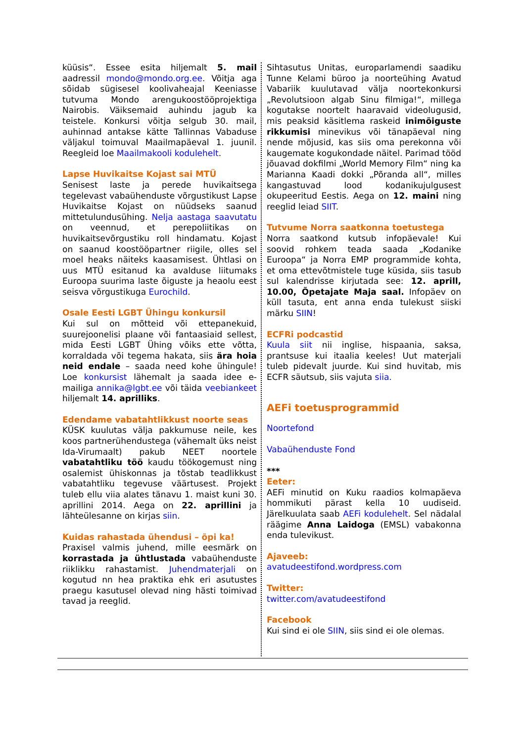küüsis“. Essee esita hiljemalt 5. mail aadressil mondo@mondo.org.ee. Võitja aga sõidab sügisesel koolivaheajal Keeniasse tutvuma Mondo arengukoostööprojektiga Nairobis. Väiksemaid auhindu jagub ka teistele. Konkursi võitja selgub 30. mail, auhinnad antakse kätte Tallinnas Vabaduse väljakul toimuval Maailmapäeval 1. juunil. Reegleid loe Maailmakooli kodulehelt.
Lapse Huvikaitse Kojast sai MTÜ
Senisest laste ja perede huvikaitsega tegelevast vabaühenduste võrgustikust Lapse Huvikaitse Kojast on nüüdseks saanud mittetulundusühing. Nelja aastaga saavutatu on veennud, et perepoliitikas on huvikaitsevõrgustiku roll hindamatu. Kojast on saanud koostööpartner riigile, olles sel moel heaks näiteks kaasamisest. Ühtlasi on uus MTÜ esitanud ka avalduse liitumaks Euroopa suurima laste õiguste ja heaolu eest seisva võrgustikuga Eurochild.
Osale Eesti LGBT Ühingu konkursil
Kui sul on mõtteid või ettepanekuid, suurejoonelisi plaane või fantaasiaid sellest, mida Eesti LGBT Ühing võiks ette võtta, korraldada või tegema hakata, siis ära hoia neid endale – saada need kohe ühingule! Loe konkursist lähemalt ja saada idee e-mailiga annika@lgbt.ee või täida veebiankeet hiljemalt 14. aprilliks.
Edendame vabatahtlikkust noorte seas
KÜSK kuulutas välja pakkumuse neile, kes koos partnerühendustega (vähemalt üks neist Ida-Virumaalt) pakub NEET noortele vabatahtliku töö kaudu töökogemust ning osalemist ühiskonnas ja tõstab teadlikkust vabatahtliku tegevuse väärtusest. Projekt tuleb ellu viia alates tänavu 1. maist kuni 30. aprillini 2014. Aega on 22. aprillini ja lähteülesanne on kirjas siin.
Kuidas rahastada ühendusi – õpi ka!
Praxisel valmis juhend, mille eesmärk on korrastada ja ühtlustada vabaühenduste riiklikku rahastamist. Juhendmaterjali on kogutud nn hea praktika ehk eri asutustes praegu kasutusel olevad ning hästi toimivad tavad ja reeglid.
Sihtasutus Unitas, europarlamendi saadiku Tunne Kelami büroo ja noorteühing Avatud Vabariik kuulutavad välja noortekonkursi „Revolutsioon algab Sinu filmiga!“, millega kogutakse noortelt haaravaid videolugusid, mis peaksid käsitlema raskeid inimõiguste rikkumisi minevikus või tänapäeval ning nende mõjusid, kas siis oma perekonna või kaugemate kogukondade näitel. Parimad tööd jõuavad dokfilmi „World Memory Film“ ning ka Marianna Kaadi dokki „Põranda all“, milles kangastuvad lood kodanikujulgusest okupeeritud Eestis. Aega on 12. maini ning reeglid leiad SIIT.
Tutvume Norra saatkonna toetustega
Norra saatkond kutsub infopäevale! Kui soovid rohkem teada saada „Kodanike Euroopa“ ja Norra EMP programmide kohta, et oma ettevõtmistele tuge küsida, siis tasub sul kalendrisse kirjutada see: 12. aprill, 10.00, Õpetajate Maja saal. Infopäev on küll tasuta, ent anna enda tulekust siiski märku SIIN!
ECFRi podcastid
Kuula siit nii inglise, hispaania, saksa, prantsuse kui itaalia keeles! Uut materjali tuleb pidevalt juurde. Kui sind huvitab, mis ECFR säutsub, siis vajuta siia.
AEFi toetusprogrammid
Noortefond
Vabaühenduste Fond
***
Eeter:
AEFi minutid on Kuku raadios kolmapäeva hommikuti pärast kella 10 uudiseid. Järelkuulata saab AEFi kodulehelt. Sel nädalal räägime Anna Laidoga (EMSL) vabakonna enda tulevikust.
Ajaveeb:
avatudeestifond.wordpress.com
Twitter:
twitter.com/avatudeestifond
Facebook
Kui sind ei ole SIIN, siis sind ei ole olemas.